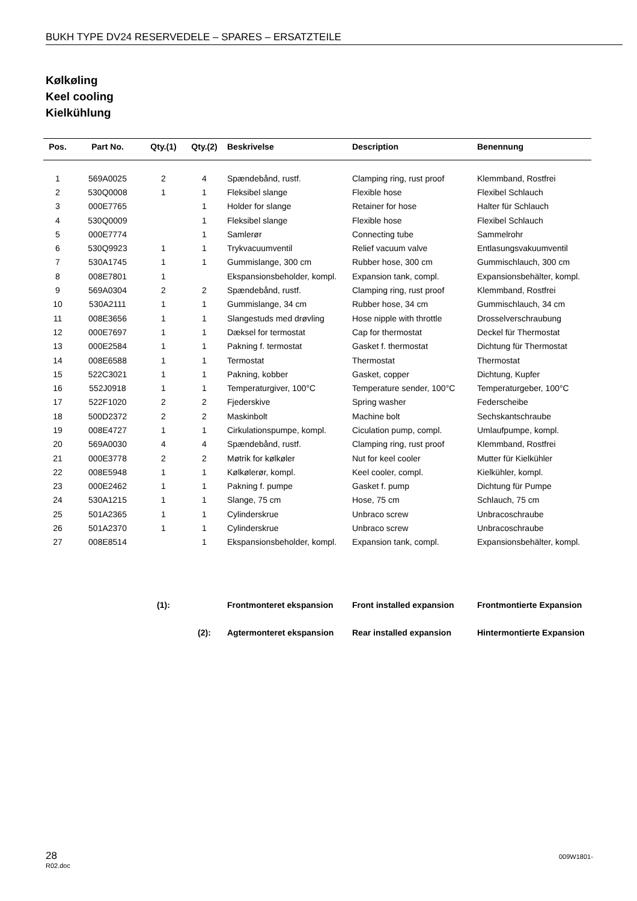BUKH TYPE DV24 RESERVEDELE – SPARES – ERSATZTEILE
Kølkøling
Keel cooling
Kielkühlung
| Pos. | Part No. | Qty.(1) | Qty.(2) | Beskrivelse | Description | Benennung |
| --- | --- | --- | --- | --- | --- | --- |
| 1 | 569A0025 | 2 | 4 | Spændebånd, rustf. | Clamping ring, rust proof | Klemmband, Rostfrei |
| 2 | 530Q0008 | 1 | 1 | Fleksibel slange | Flexible hose | Flexibel Schlauch |
| 3 | 000E7765 | | 1 | Holder for slange | Retainer for hose | Halter für Schlauch |
| 4 | 530Q0009 | | 1 | Fleksibel slange | Flexible hose | Flexibel Schlauch |
| 5 | 000E7774 | | 1 | Samlerør | Connecting tube | Sammelrohr |
| 6 | 530Q9923 | 1 | 1 | Trykvacuumventil | Relief vacuum valve | Entlasungsvakuumventil |
| 7 | 530A1745 | 1 | 1 | Gummislange, 300 cm | Rubber hose, 300 cm | Gummischlauch, 300 cm |
| 8 | 008E7801 | 1 | | Ekspansionsbeholder, kompl. | Expansion tank, compl. | Expansionsbehälter, kompl. |
| 9 | 569A0304 | 2 | 2 | Spændebånd, rustf. | Clamping ring, rust proof | Klemmband, Rostfrei |
| 10 | 530A2111 | 1 | 1 | Gummislange, 34 cm | Rubber hose, 34 cm | Gummischlauch, 34 cm |
| 11 | 008E3656 | 1 | 1 | Slangestuds med drøvling | Hose nipple with throttle | Drosselverschraubung |
| 12 | 000E7697 | 1 | 1 | Dæksel for termostat | Cap for thermostat | Deckel für Thermostat |
| 13 | 000E2584 | 1 | 1 | Pakning f. termostat | Gasket f. thermostat | Dichtung für Thermostat |
| 14 | 008E6588 | 1 | 1 | Termostat | Thermostat | Thermostat |
| 15 | 522C3021 | 1 | 1 | Pakning, kobber | Gasket, copper | Dichtung, Kupfer |
| 16 | 552J0918 | 1 | 1 | Temperaturgiver, 100°C | Temperature sender, 100°C | Temperaturgeber, 100°C |
| 17 | 522F1020 | 2 | 2 | Fjederskive | Spring washer | Federscheibe |
| 18 | 500D2372 | 2 | 2 | Maskinbolt | Machine bolt | Sechskantschraube |
| 19 | 008E4727 | 1 | 1 | Cirkulationspumpe, kompl. | Ciculation pump, compl. | Umlaufpumpe, kompl. |
| 20 | 569A0030 | 4 | 4 | Spændebånd, rustf. | Clamping ring, rust proof | Klemmband, Rostfrei |
| 21 | 000E3778 | 2 | 2 | Møtrik for kølkøler | Nut for keel cooler | Mutter für Kielkühler |
| 22 | 008E5948 | 1 | 1 | Kølkølerør, kompl. | Keel cooler, compl. | Kielkühler, kompl. |
| 23 | 000E2462 | 1 | 1 | Pakning f. pumpe | Gasket f. pump | Dichtung für Pumpe |
| 24 | 530A1215 | 1 | 1 | Slange, 75 cm | Hose, 75 cm | Schlauch, 75 cm |
| 25 | 501A2365 | 1 | 1 | Cylinderskrue | Unbraco screw | Unbracoschraube |
| 26 | 501A2370 | 1 | 1 | Cylinderskrue | Unbraco screw | Unbracoschraube |
| 27 | 008E8514 | | 1 | Ekspansionsbeholder, kompl. | Expansion tank, compl. | Expansionsbehälter, kompl. |
| | | (1): | | Frontmonteret ekspansion | Front installed expansion | Frontmontierte Expansion |
| | | | (2): | Agtermonteret ekspansion | Rear installed expansion | Hintermontierte Expansion |
28
R02.doc
009W1801-